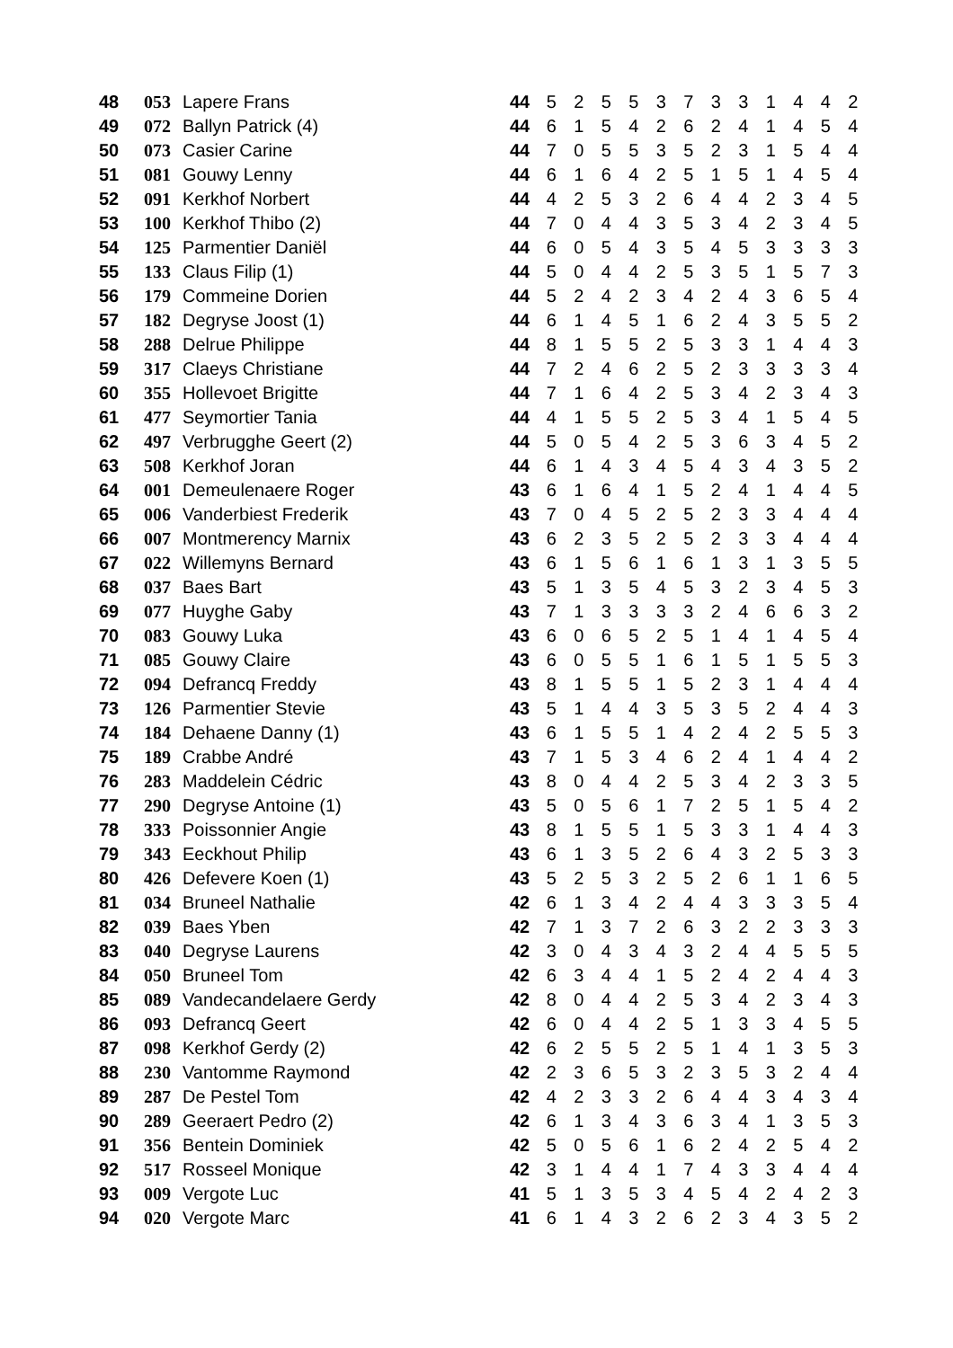| 48 | 053 | Lapere Frans | 44 | 5 | 2 | 5 | 5 | 3 | 7 | 3 | 3 | 1 | 4 | 4 | 2 |
| 49 | 072 | Ballyn Patrick (4) | 44 | 6 | 1 | 5 | 4 | 2 | 6 | 2 | 4 | 1 | 4 | 5 | 4 |
| 50 | 073 | Casier Carine | 44 | 7 | 0 | 5 | 5 | 3 | 5 | 2 | 3 | 1 | 5 | 4 | 4 |
| 51 | 081 | Gouwy Lenny | 44 | 6 | 1 | 6 | 4 | 2 | 5 | 1 | 5 | 1 | 4 | 5 | 4 |
| 52 | 091 | Kerkhof Norbert | 44 | 4 | 2 | 5 | 3 | 2 | 6 | 4 | 4 | 2 | 3 | 4 | 5 |
| 53 | 100 | Kerkhof Thibo (2) | 44 | 7 | 0 | 4 | 4 | 3 | 5 | 3 | 4 | 2 | 3 | 4 | 5 |
| 54 | 125 | Parmentier Daniël | 44 | 6 | 0 | 5 | 4 | 3 | 5 | 4 | 5 | 3 | 3 | 3 | 3 |
| 55 | 133 | Claus Filip (1) | 44 | 5 | 0 | 4 | 4 | 2 | 5 | 3 | 5 | 1 | 5 | 7 | 3 |
| 56 | 179 | Commeine Dorien | 44 | 5 | 2 | 4 | 2 | 3 | 4 | 2 | 4 | 3 | 6 | 5 | 4 |
| 57 | 182 | Degryse Joost (1) | 44 | 6 | 1 | 4 | 5 | 1 | 6 | 2 | 4 | 3 | 5 | 5 | 2 |
| 58 | 288 | Delrue Philippe | 44 | 8 | 1 | 5 | 5 | 2 | 5 | 3 | 3 | 1 | 4 | 4 | 3 |
| 59 | 317 | Claeys Christiane | 44 | 7 | 2 | 4 | 6 | 2 | 5 | 2 | 3 | 3 | 3 | 3 | 4 |
| 60 | 355 | Hollevoet Brigitte | 44 | 7 | 1 | 6 | 4 | 2 | 5 | 3 | 4 | 2 | 3 | 4 | 3 |
| 61 | 477 | Seymortier Tania | 44 | 4 | 1 | 5 | 5 | 2 | 5 | 3 | 4 | 1 | 5 | 4 | 5 |
| 62 | 497 | Verbrugghe Geert (2) | 44 | 5 | 0 | 5 | 4 | 2 | 5 | 3 | 6 | 3 | 4 | 5 | 2 |
| 63 | 508 | Kerkhof Joran | 44 | 6 | 1 | 4 | 3 | 4 | 5 | 4 | 3 | 4 | 3 | 5 | 2 |
| 64 | 001 | Demeulenaere Roger | 43 | 6 | 1 | 6 | 4 | 1 | 5 | 2 | 4 | 1 | 4 | 4 | 5 |
| 65 | 006 | Vanderbiest Frederik | 43 | 7 | 0 | 4 | 5 | 2 | 5 | 2 | 3 | 3 | 4 | 4 | 4 |
| 66 | 007 | Montmerency Marnix | 43 | 6 | 2 | 3 | 5 | 2 | 5 | 2 | 3 | 3 | 4 | 4 | 4 |
| 67 | 022 | Willemyns Bernard | 43 | 6 | 1 | 5 | 6 | 1 | 6 | 1 | 3 | 1 | 3 | 5 | 5 |
| 68 | 037 | Baes Bart | 43 | 5 | 1 | 3 | 5 | 4 | 5 | 3 | 2 | 3 | 4 | 5 | 3 |
| 69 | 077 | Huyghe Gaby | 43 | 7 | 1 | 3 | 3 | 3 | 3 | 2 | 4 | 6 | 6 | 3 | 2 |
| 70 | 083 | Gouwy Luka | 43 | 6 | 0 | 6 | 5 | 2 | 5 | 1 | 4 | 1 | 4 | 5 | 4 |
| 71 | 085 | Gouwy Claire | 43 | 6 | 0 | 5 | 5 | 1 | 6 | 1 | 5 | 1 | 5 | 5 | 3 |
| 72 | 094 | Defrancq Freddy | 43 | 8 | 1 | 5 | 5 | 1 | 5 | 2 | 3 | 1 | 4 | 4 | 4 |
| 73 | 126 | Parmentier Stevie | 43 | 5 | 1 | 4 | 4 | 3 | 5 | 3 | 5 | 2 | 4 | 4 | 3 |
| 74 | 184 | Dehaene Danny (1) | 43 | 6 | 1 | 5 | 5 | 1 | 4 | 2 | 4 | 2 | 5 | 5 | 3 |
| 75 | 189 | Crabbe André | 43 | 7 | 1 | 5 | 3 | 4 | 6 | 2 | 4 | 1 | 4 | 4 | 2 |
| 76 | 283 | Maddelein Cédric | 43 | 8 | 0 | 4 | 4 | 2 | 5 | 3 | 4 | 2 | 3 | 3 | 5 |
| 77 | 290 | Degryse Antoine (1) | 43 | 5 | 0 | 5 | 6 | 1 | 7 | 2 | 5 | 1 | 5 | 4 | 2 |
| 78 | 333 | Poissonnier Angie | 43 | 8 | 1 | 5 | 5 | 1 | 5 | 3 | 3 | 1 | 4 | 4 | 3 |
| 79 | 343 | Eeckhout Philip | 43 | 6 | 1 | 3 | 5 | 2 | 6 | 4 | 3 | 2 | 5 | 3 | 3 |
| 80 | 426 | Defevere Koen (1) | 43 | 5 | 2 | 5 | 3 | 2 | 5 | 2 | 6 | 1 | 1 | 6 | 5 |
| 81 | 034 | Bruneel Nathalie | 42 | 6 | 1 | 3 | 4 | 2 | 4 | 4 | 3 | 3 | 3 | 5 | 4 |
| 82 | 039 | Baes Yben | 42 | 7 | 1 | 3 | 7 | 2 | 6 | 3 | 2 | 2 | 3 | 3 | 3 |
| 83 | 040 | Degryse Laurens | 42 | 3 | 0 | 4 | 3 | 4 | 3 | 2 | 4 | 4 | 5 | 5 | 5 |
| 84 | 050 | Bruneel Tom | 42 | 6 | 3 | 4 | 4 | 1 | 5 | 2 | 4 | 2 | 4 | 4 | 3 |
| 85 | 089 | Vandecandelaere Gerdy | 42 | 8 | 0 | 4 | 4 | 2 | 5 | 3 | 4 | 2 | 3 | 4 | 3 |
| 86 | 093 | Defrancq Geert | 42 | 6 | 0 | 4 | 4 | 2 | 5 | 1 | 3 | 3 | 4 | 5 | 5 |
| 87 | 098 | Kerkhof Gerdy (2) | 42 | 6 | 2 | 5 | 5 | 2 | 5 | 1 | 4 | 1 | 3 | 5 | 3 |
| 88 | 230 | Vantomme Raymond | 42 | 2 | 3 | 6 | 5 | 3 | 2 | 3 | 5 | 3 | 2 | 4 | 4 |
| 89 | 287 | De Pestel Tom | 42 | 4 | 2 | 3 | 3 | 2 | 6 | 4 | 4 | 3 | 4 | 3 | 4 |
| 90 | 289 | Geeraert Pedro (2) | 42 | 6 | 1 | 3 | 4 | 3 | 6 | 3 | 4 | 1 | 3 | 5 | 3 |
| 91 | 356 | Bentein Dominiek | 42 | 5 | 0 | 5 | 6 | 1 | 6 | 2 | 4 | 2 | 5 | 4 | 2 |
| 92 | 517 | Rosseel Monique | 42 | 3 | 1 | 4 | 4 | 1 | 7 | 4 | 3 | 3 | 4 | 4 | 4 |
| 93 | 009 | Vergote Luc | 41 | 5 | 1 | 3 | 5 | 3 | 4 | 5 | 4 | 2 | 4 | 2 | 3 |
| 94 | 020 | Vergote Marc | 41 | 6 | 1 | 4 | 3 | 2 | 6 | 2 | 3 | 4 | 3 | 5 | 2 |